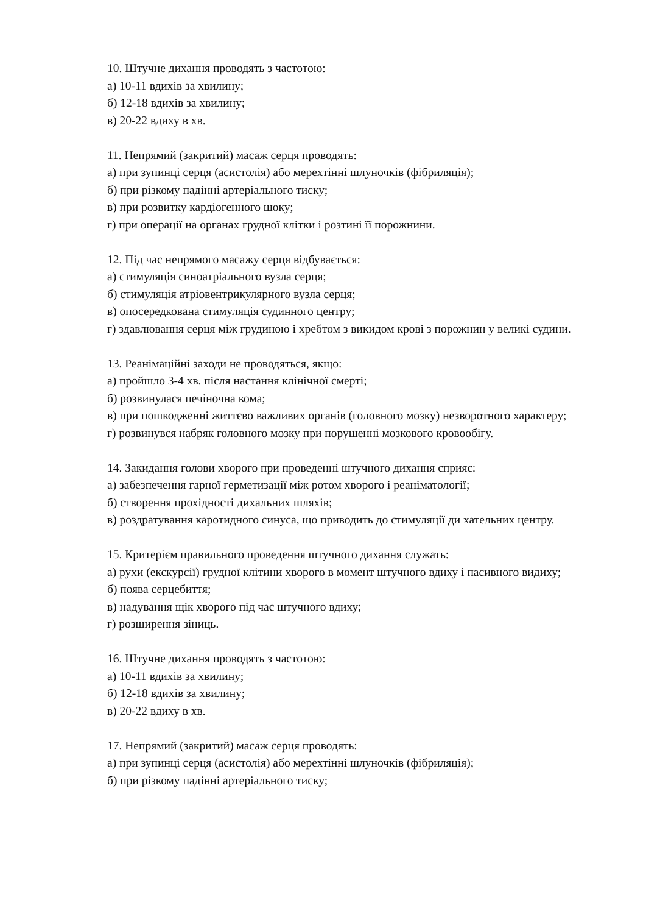10. Штучне дихання проводять з частотою:
а) 10-11 вдихів за хвилину;
б) 12-18 вдихів за хвилину;
в) 20-22 вдиху в хв.
11. Непрямий (закритий) масаж серця проводять:
а) при зупинці серця (асистолія) або мерехтінні шлуночків (фібриляція);
б) при різкому падінні артеріального тиску;
в) при розвитку кардіогенного шоку;
г) при операції на органах грудної клітки і розтині її порожнини.
12. Під час непрямого масажу серця відбувається:
а) стимуляція синоатріального вузла серця;
б) стимуляція атріовентрикулярного вузла серця;
в) опосередкована стимуляція судинного центру;
г) здавлювання серця між грудиною і хребтом з викидом крові з порожнин у великі судини.
13. Реанімаційні заходи не проводяться, якщо:
а) пройшло 3-4 хв. після настання клінічної смерті;
б) розвинулася печіночна кома;
в) при пошкодженні життєво важливих органів (головного мозку) незворотного характеру;
г) розвинувся набряк головного мозку при порушенні мозкового кровообігу.
14. Закидання голови хворого при проведенні штучного дихання сприяє:
а) забезпечення гарної герметизації між ротом хворого і реаніматології;
б) створення прохідності дихальних шляхів;
в) роздратування каротидного синуса, що приводить до стимуляції ди хательних центру.
15. Критерієм правильного проведення штучного дихання служать:
а) рухи (екскурсії) грудної клітини хворого в момент штучного вдиху і пасивного видиху;
б) поява серцебиття;
в) надування щік хворого під час штучного вдиху;
г) розширення зіниць.
16. Штучне дихання проводять з частотою:
а) 10-11 вдихів за хвилину;
б) 12-18 вдихів за хвилину;
в) 20-22 вдиху в хв.
17. Непрямий (закритий) масаж серця проводять:
а) при зупинці серця (асистолія) або мерехтінні шлуночків (фібриляція);
б) при різкому падінні артеріального тиску;